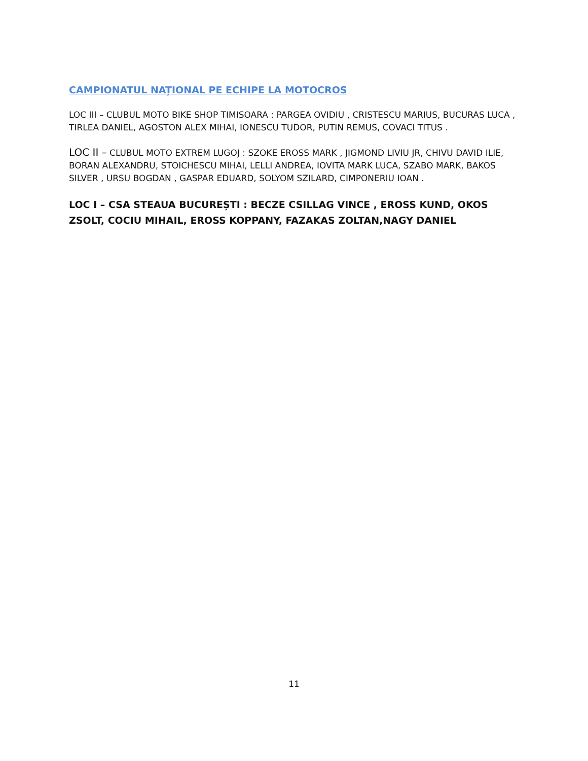CAMPIONATUL NAȚIONAL PE ECHIPE LA MOTOCROS
LOC III – CLUBUL MOTO BIKE SHOP TIMISOARA : PARGEA OVIDIU , CRISTESCU MARIUS, BUCURAS LUCA , TIRLEA DANIEL, AGOSTON ALEX MIHAI, IONESCU TUDOR, PUTIN REMUS, COVACI TITUS .
LOC II – CLUBUL MOTO EXTREM LUGOJ : SZOKE EROSS MARK , JIGMOND LIVIU JR, CHIVU DAVID ILIE, BORAN ALEXANDRU, STOICHESCU MIHAI, LELLI ANDREA, IOVITA MARK LUCA, SZABO MARK, BAKOS SILVER , URSU BOGDAN , GASPAR EDUARD, SOLYOM SZILARD, CIMPONERIU IOAN .
LOC I – CSA STEAUA BUCUREȘTI : BECZE CSILLAG VINCE , EROSS KUND, OKOS ZSOLT, COCIU MIHAIL, EROSS KOPPANY, FAZAKAS ZOLTAN,NAGY DANIEL
11